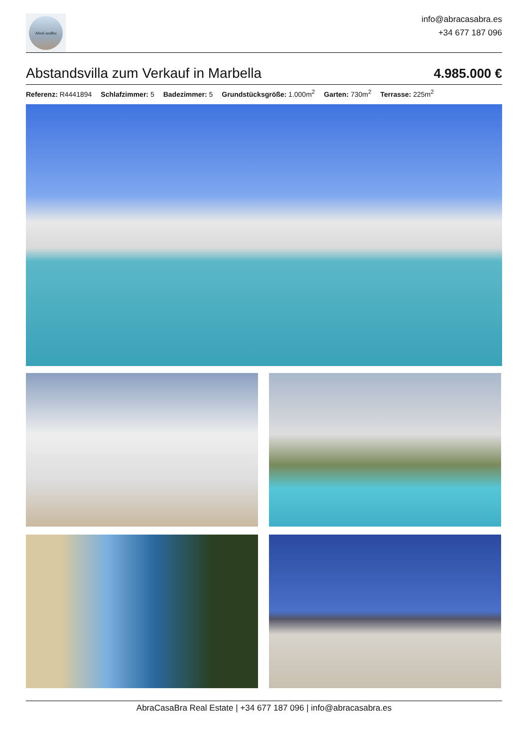AbraCasaBra
info@abracasabra.es
+34 677 187 096
Abstandsvilla zum Verkauf in Marbella
4.985.000 €
Referenz: R4441894 Schlafzimmer: 5 Badezimmer: 5 Grundstücksgröße: 1.000m<sup>2</sup> Garten: 730m<sup>2</sup> Terrasse: 225m<sup>2</sup>
AbraCasaBra Real Estate | +34 677 187 096 | info@abracasabra.es